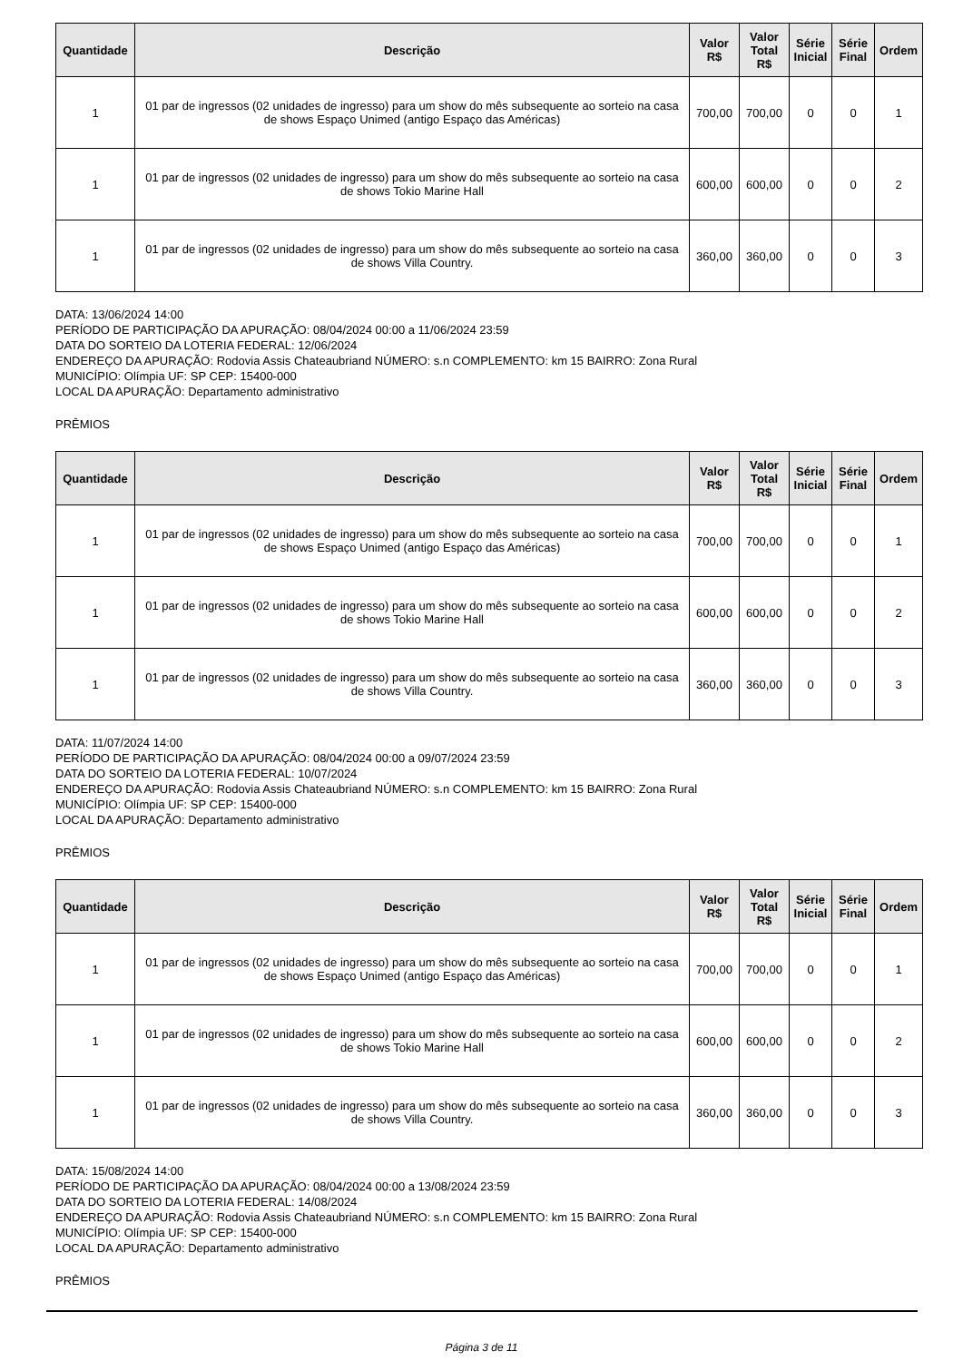| Quantidade | Descrição | Valor R$ | Valor Total R$ | Série Inicial | Série Final | Ordem |
| --- | --- | --- | --- | --- | --- | --- |
| 1 | 01 par de ingressos (02 unidades de ingresso) para um show do mês subsequente ao sorteio na casa de shows Espaço Unimed (antigo Espaço das Américas) | 700,00 | 700,00 | 0 | 0 | 1 |
| 1 | 01 par de ingressos (02 unidades de ingresso) para um show do mês subsequente ao sorteio na casa de shows Tokio Marine Hall | 600,00 | 600,00 | 0 | 0 | 2 |
| 1 | 01 par de ingressos (02 unidades de ingresso) para um show do mês subsequente ao sorteio na casa de shows Villa Country. | 360,00 | 360,00 | 0 | 0 | 3 |
DATA: 13/06/2024 14:00
PERÍODO DE PARTICIPAÇÃO DA APURAÇÃO: 08/04/2024 00:00 a 11/06/2024 23:59
DATA DO SORTEIO DA LOTERIA FEDERAL: 12/06/2024
ENDEREÇO DA APURAÇÃO: Rodovia Assis Chateaubriand NÚMERO: s.n COMPLEMENTO: km 15 BAIRRO: Zona Rural
MUNICÍPIO: Olímpia UF: SP CEP: 15400-000
LOCAL DA APURAÇÃO: Departamento administrativo
PRÊMIOS
| Quantidade | Descrição | Valor R$ | Valor Total R$ | Série Inicial | Série Final | Ordem |
| --- | --- | --- | --- | --- | --- | --- |
| 1 | 01 par de ingressos (02 unidades de ingresso) para um show do mês subsequente ao sorteio na casa de shows Espaço Unimed (antigo Espaço das Américas) | 700,00 | 700,00 | 0 | 0 | 1 |
| 1 | 01 par de ingressos (02 unidades de ingresso) para um show do mês subsequente ao sorteio na casa de shows Tokio Marine Hall | 600,00 | 600,00 | 0 | 0 | 2 |
| 1 | 01 par de ingressos (02 unidades de ingresso) para um show do mês subsequente ao sorteio na casa de shows Villa Country. | 360,00 | 360,00 | 0 | 0 | 3 |
DATA: 11/07/2024 14:00
PERÍODO DE PARTICIPAÇÃO DA APURAÇÃO: 08/04/2024 00:00 a 09/07/2024 23:59
DATA DO SORTEIO DA LOTERIA FEDERAL: 10/07/2024
ENDEREÇO DA APURAÇÃO: Rodovia Assis Chateaubriand NÚMERO: s.n COMPLEMENTO: km 15 BAIRRO: Zona Rural
MUNICÍPIO: Olímpia UF: SP CEP: 15400-000
LOCAL DA APURAÇÃO: Departamento administrativo
PRÊMIOS
| Quantidade | Descrição | Valor R$ | Valor Total R$ | Série Inicial | Série Final | Ordem |
| --- | --- | --- | --- | --- | --- | --- |
| 1 | 01 par de ingressos (02 unidades de ingresso) para um show do mês subsequente ao sorteio na casa de shows Espaço Unimed (antigo Espaço das Américas) | 700,00 | 700,00 | 0 | 0 | 1 |
| 1 | 01 par de ingressos (02 unidades de ingresso) para um show do mês subsequente ao sorteio na casa de shows Tokio Marine Hall | 600,00 | 600,00 | 0 | 0 | 2 |
| 1 | 01 par de ingressos (02 unidades de ingresso) para um show do mês subsequente ao sorteio na casa de shows Villa Country. | 360,00 | 360,00 | 0 | 0 | 3 |
DATA: 15/08/2024 14:00
PERÍODO DE PARTICIPAÇÃO DA APURAÇÃO: 08/04/2024 00:00 a 13/08/2024 23:59
DATA DO SORTEIO DA LOTERIA FEDERAL: 14/08/2024
ENDEREÇO DA APURAÇÃO: Rodovia Assis Chateaubriand NÚMERO: s.n COMPLEMENTO: km 15 BAIRRO: Zona Rural
MUNICÍPIO: Olímpia UF: SP CEP: 15400-000
LOCAL DA APURAÇÃO: Departamento administrativo
PRÊMIOS
Página 3 de 11